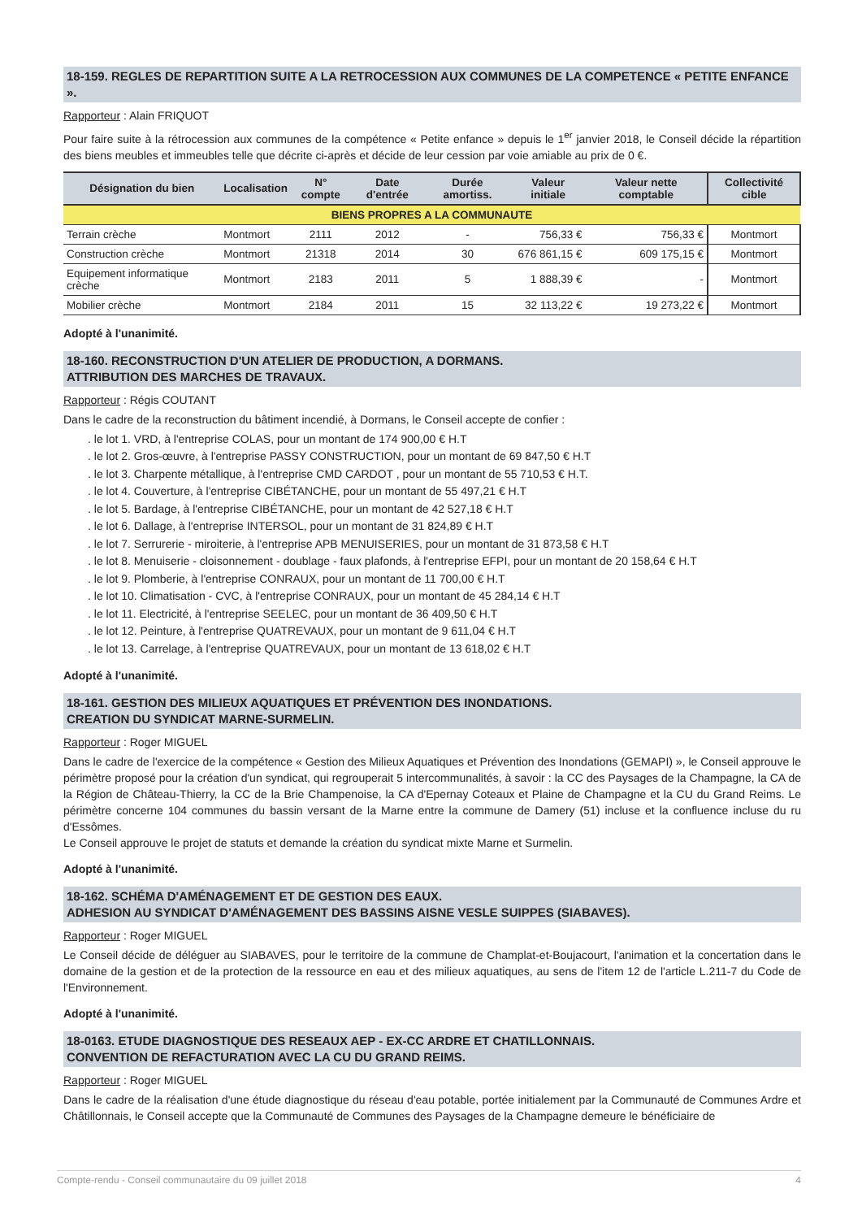18-159. REGLES DE REPARTITION SUITE A LA RETROCESSION AUX COMMUNES DE LA COMPETENCE « PETITE ENFANCE ».
Rapporteur : Alain FRIQUOT
Pour faire suite à la rétrocession aux communes de la compétence « Petite enfance » depuis le 1<sup>er</sup> janvier 2018, le Conseil décide la répartition des biens meubles et immeubles telle que décrite ci-après et décide de leur cession par voie amiable au prix de 0 €.
| Désignation du bien | Localisation | N° compte | Date d'entrée | Durée amortiss. | Valeur initiale | Valeur nette comptable | Collectivité cible |
| --- | --- | --- | --- | --- | --- | --- | --- |
| BIENS PROPRES A LA COMMUNAUTE | | | | | | | |
| Terrain crèche | Montmort | 2111 | 2012 | - | 756,33 € | 756,33 € | Montmort |
| Construction crèche | Montmort | 21318 | 2014 | 30 | 676 861,15 € | 609 175,15 € | Montmort |
| Equipement informatique crèche | Montmort | 2183 | 2011 | 5 | 1 888,39 € | - | Montmort |
| Mobilier crèche | Montmort | 2184 | 2011 | 15 | 32 113,22 € | 19 273,22 € | Montmort |
Adopté à l'unanimité.
18-160. RECONSTRUCTION D'UN ATELIER DE PRODUCTION, A DORMANS.
ATTRIBUTION DES MARCHES DE TRAVAUX.
Rapporteur : Régis COUTANT
Dans le cadre de la reconstruction du bâtiment incendié, à Dormans, le Conseil accepte de confier :
. le lot 1. VRD, à l'entreprise COLAS, pour un montant de 174 900,00 € H.T
. le lot 2. Gros-œuvre, à l'entreprise PASSY CONSTRUCTION, pour un montant de 69 847,50 € H.T
. le lot 3. Charpente métallique, à l'entreprise CMD CARDOT , pour un montant de 55 710,53 € H.T.
. le lot 4. Couverture, à l'entreprise CIBÉTANCHE, pour un montant de 55 497,21 € H.T
. le lot 5. Bardage, à l'entreprise CIBÉTANCHE, pour un montant de 42 527,18 € H.T
. le lot 6. Dallage, à l'entreprise INTERSOL, pour un montant de 31 824,89 € H.T
. le lot 7. Serrurerie - miroiterie, à l'entreprise APB MENUISERIES, pour un montant de 31 873,58 € H.T
. le lot 8. Menuiserie - cloisonnement - doublage - faux plafonds, à l'entreprise EFPI, pour un montant de 20 158,64 € H.T
. le lot 9. Plomberie, à l'entreprise CONRAUX, pour un montant de 11 700,00 € H.T
. le lot 10. Climatisation - CVC, à l'entreprise CONRAUX, pour un montant de 45 284,14 € H.T
. le lot 11. Electricité, à l'entreprise SEELEC, pour un montant de 36 409,50 € H.T
. le lot 12. Peinture, à l'entreprise QUATREVAUX, pour un montant de 9 611,04 € H.T
. le lot 13. Carrelage, à l'entreprise QUATREVAUX, pour un montant de 13 618,02 € H.T
Adopté à l'unanimité.
18-161. GESTION DES MILIEUX AQUATIQUES ET PRÉVENTION DES INONDATIONS.
CREATION DU SYNDICAT MARNE-SURMELIN.
Rapporteur : Roger MIGUEL
Dans le cadre de l'exercice de la compétence « Gestion des Milieux Aquatiques et Prévention des Inondations (GEMAPI) », le Conseil approuve le périmètre proposé pour la création d'un syndicat, qui regrouperait 5 intercommunalités, à savoir : la CC des Paysages de la Champagne, la CA de la Région de Château-Thierry, la CC de la Brie Champenoise, la CA d'Epernay Coteaux et Plaine de Champagne et la CU du Grand Reims. Le périmètre concerne 104 communes du bassin versant de la Marne entre la commune de Damery (51) incluse et la confluence incluse du ru d'Essômes.
Le Conseil approuve le projet de statuts et demande la création du syndicat mixte Marne et Surmelin.
Adopté à l'unanimité.
18-162. SCHÉMA D'AMÉNAGEMENT ET DE GESTION DES EAUX.
ADHESION AU SYNDICAT D'AMÉNAGEMENT DES BASSINS AISNE VESLE SUIPPES (SIABAVES).
Rapporteur : Roger MIGUEL
Le Conseil décide de déléguer au SIABAVES, pour le territoire de la commune de Champlat-et-Boujacourt, l'animation et la concertation dans le domaine de la gestion et de la protection de la ressource en eau et des milieux aquatiques, au sens de l'item 12 de l'article L.211-7 du Code de l'Environnement.
Adopté à l'unanimité.
18-0163. ETUDE DIAGNOSTIQUE DES RESEAUX AEP - EX-CC ARDRE ET CHATILLONNAIS.
CONVENTION DE REFACTURATION AVEC LA CU DU GRAND REIMS.
Rapporteur : Roger MIGUEL
Dans le cadre de la réalisation d'une étude diagnostique du réseau d'eau potable, portée initialement par la Communauté de Communes Ardre et Châtillonnais, le Conseil accepte que la Communauté de Communes des Paysages de la Champagne demeure le bénéficiaire de
Compte-rendu - Conseil communautaire du 09 juillet 2018 4